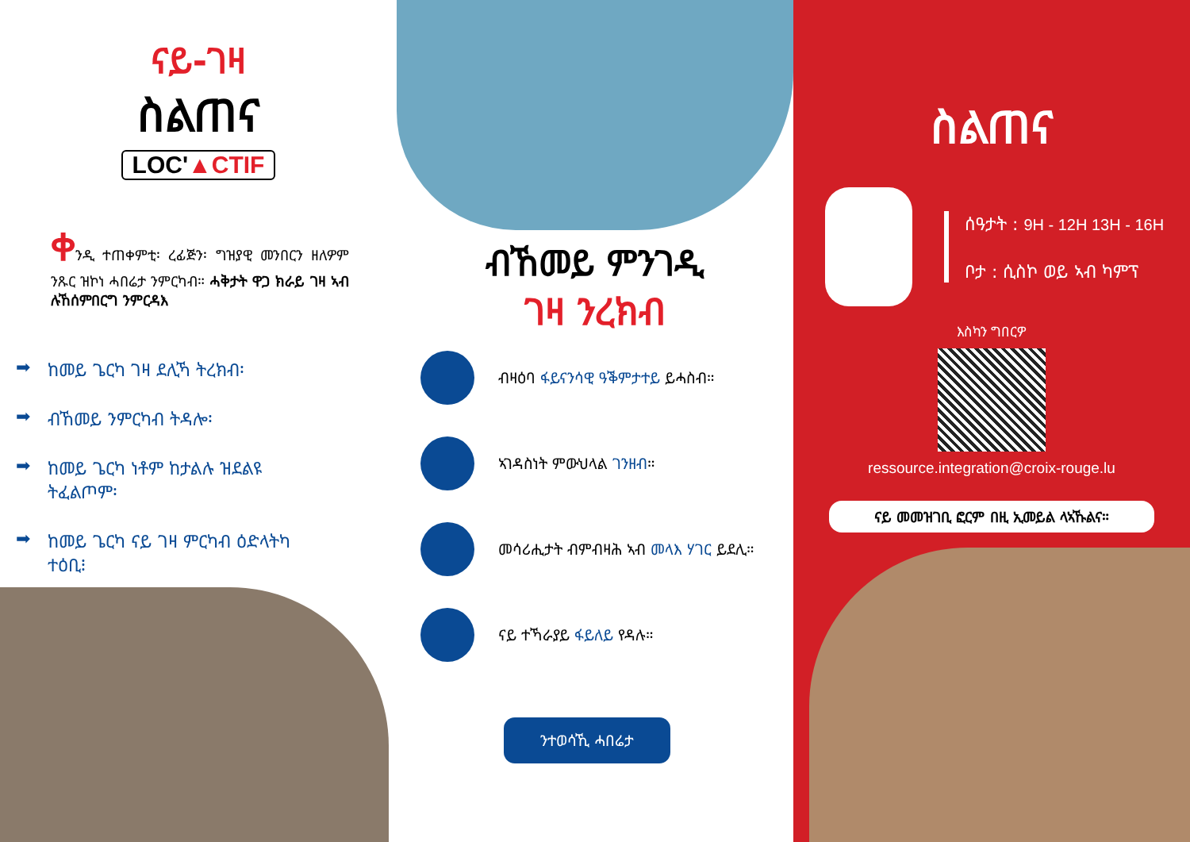ናይ-ገዛ
ስልጠና
LOC'▲CTIF
ቀንዲ ተጠቀምቲ፡ ረፊጅን፡ ግዝያዊ መንበርን ዘለዎም ንጹር ዝኮነ ሓበሬታ ንምርካብ። ሓቅታት ዋጋ ክራይ ገዛ ኣብ ሉኸሰምበርግ ንምርዳእ
➡ ከመይ ጌርካ ገዛ ደሊኻ ትረክብ፡
➡ ብኸመይ ንምርካብ ትዳሎ፡
➡ ከመይ ጌርካ ነቶም ከታልሉ ዝደልዩ ትፈልጦም፡
➡ ከመይ ጌርካ ናይ ገዛ ምርካብ ዕድላትካ ተዕቢ፧
ብኸመይ ምንገዲ
ገዛ ንረክብ
ብዛዕባ ፋይናንሳዊ ዓቕምታተይ ይሓስብ።
ኣገዳስነት ምውህላል ገንዘብ።
መሳሪሒታት ብምብዛሕ ኣብ መላእ ሃገር ይደሊ።
ናይ ተኻራያይ ፋይለይ የዳሉ።
ንተወሳኺ ሓበሬታ
ስልጠና
ሰዓታት : 9H - 12H 13H - 16H
ቦታ : ሲስኮ ወይ ኣብ ካምፕ
እስካን ግበርዎ
ressource.integration@croix-rouge.lu
ናይ መመዝገቢ ፎርም በዚ ኢመይል ላኣኹልና።